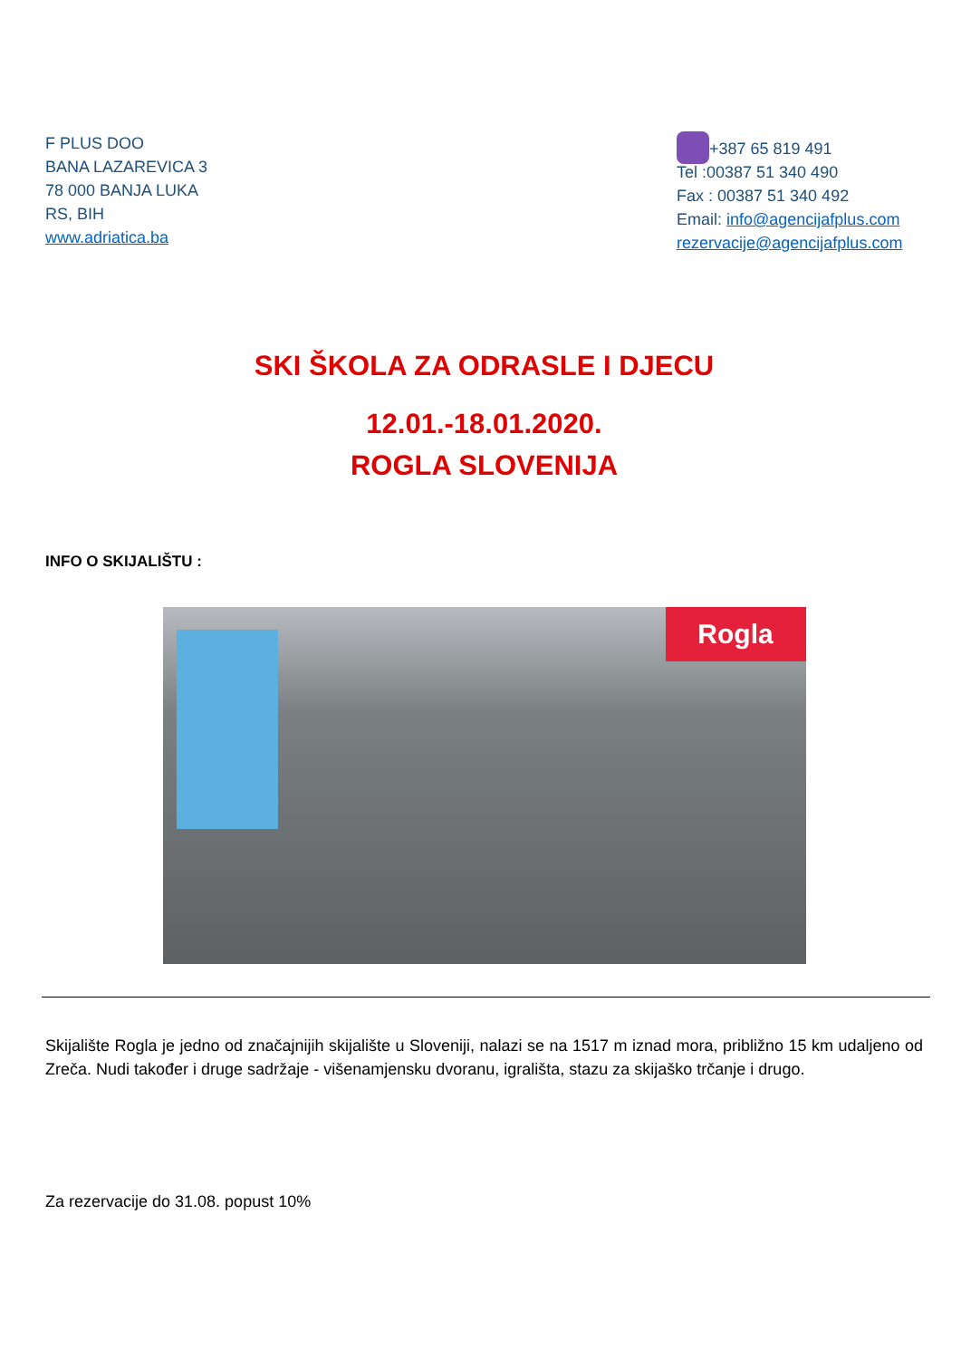F PLUS DOO
BANA LAZAREVICA 3
78 000 BANJA LUKA
RS, BIH
www.adriatica.ba
+387 65 819 491
Tel :00387 51 340 490
Fax : 00387 51 340 492
Email: info@agencijafplus.com
rezervacije@agencijafplus.com
SKI ŠKOLA ZA ODRASLE I DJECU
12.01.-18.01.2020.
ROGLA SLOVENIJA
INFO O SKIJALIŠTU :
Rogla
Skijalište Rogla je jedno od značajnijih skijalište u Sloveniji, nalazi se na 1517 m iznad mora, približno 15 km udaljeno od Zreča. Nudi također i druge sadržaje - višenamjensku dvoranu, igrališta, stazu za skijaško trčanje i drugo.
Za rezervacije do 31.08. popust 10%